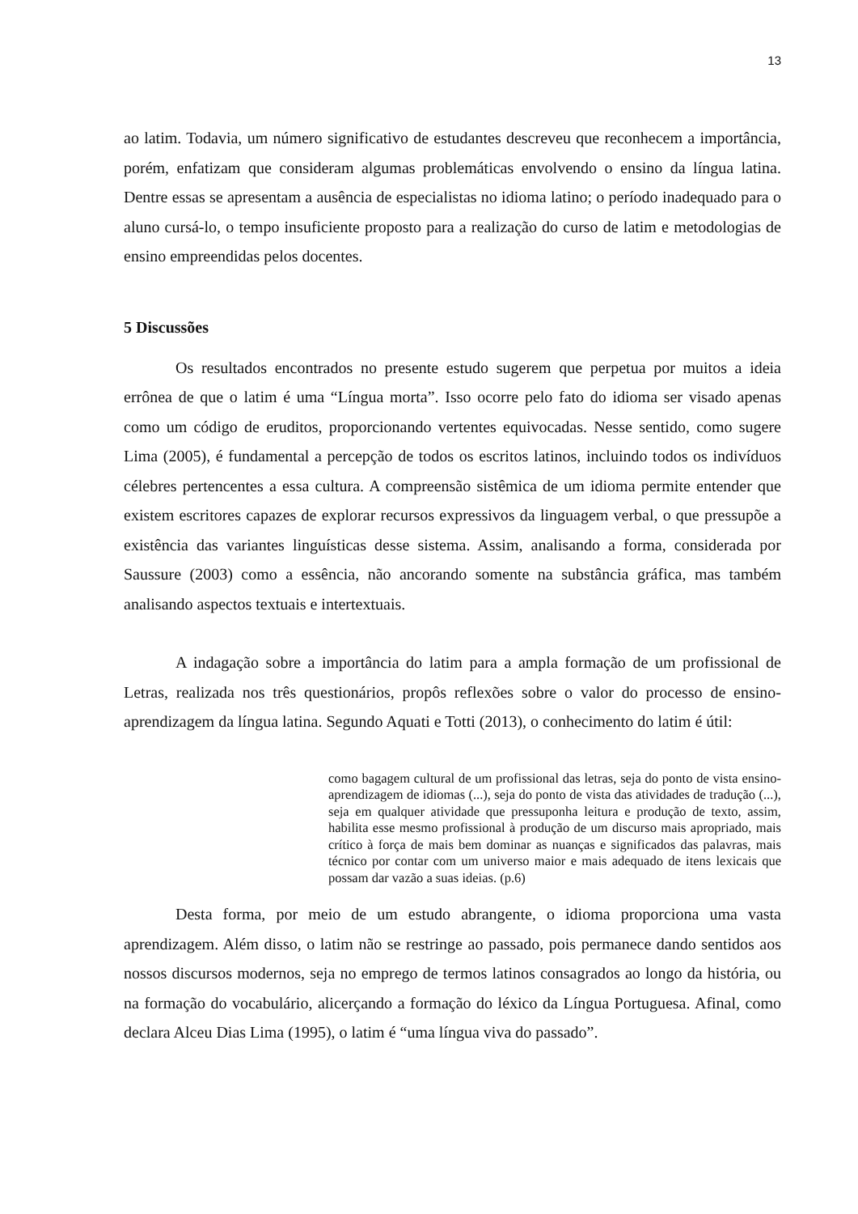13
ao latim. Todavia, um número significativo de estudantes descreveu que reconhecem a importância, porém, enfatizam que consideram algumas problemáticas envolvendo o ensino da língua latina. Dentre essas se apresentam a ausência de especialistas no idioma latino; o período inadequado para o aluno cursá-lo, o tempo insuficiente proposto para a realização do curso de latim e metodologias de ensino empreendidas pelos docentes.
5 Discussões
Os resultados encontrados no presente estudo sugerem que perpetua por muitos a ideia errônea de que o latim é uma “Língua morta”. Isso ocorre pelo fato do idioma ser visado apenas como um código de eruditos, proporcionando vertentes equivocadas. Nesse sentido, como sugere Lima (2005), é fundamental a percepção de todos os escritos latinos, incluindo todos os indivíduos célebres pertencentes a essa cultura. A compreensão sistêmica de um idioma permite entender que existem escritores capazes de explorar recursos expressivos da linguagem verbal, o que pressupõe a existência das variantes linguísticas desse sistema. Assim, analisando a forma, considerada por Saussure (2003) como a essência, não ancorando somente na substância gráfica, mas também analisando aspectos textuais e intertextuais.
A indagação sobre a importância do latim para a ampla formação de um profissional de Letras, realizada nos três questionários, propôs reflexões sobre o valor do processo de ensino-aprendizagem da língua latina. Segundo Aquati e Totti (2013), o conhecimento do latim é útil:
como bagagem cultural de um profissional das letras, seja do ponto de vista ensino-aprendizagem de idiomas (...), seja do ponto de vista das atividades de tradução (...), seja em qualquer atividade que pressuponha leitura e produção de texto, assim, habilita esse mesmo profissional à produção de um discurso mais apropriado, mais crítico à força de mais bem dominar as nuanças e significados das palavras, mais técnico por contar com um universo maior e mais adequado de itens lexicais que possam dar vazão a suas ideias. (p.6)
Desta forma, por meio de um estudo abrangente, o idioma proporciona uma vasta aprendizagem. Além disso, o latim não se restringe ao passado, pois permanece dando sentidos aos nossos discursos modernos, seja no emprego de termos latinos consagrados ao longo da história, ou na formação do vocabulário, alicerçando a formação do léxico da Língua Portuguesa. Afinal, como declara Alceu Dias Lima (1995), o latim é “uma língua viva do passado”.